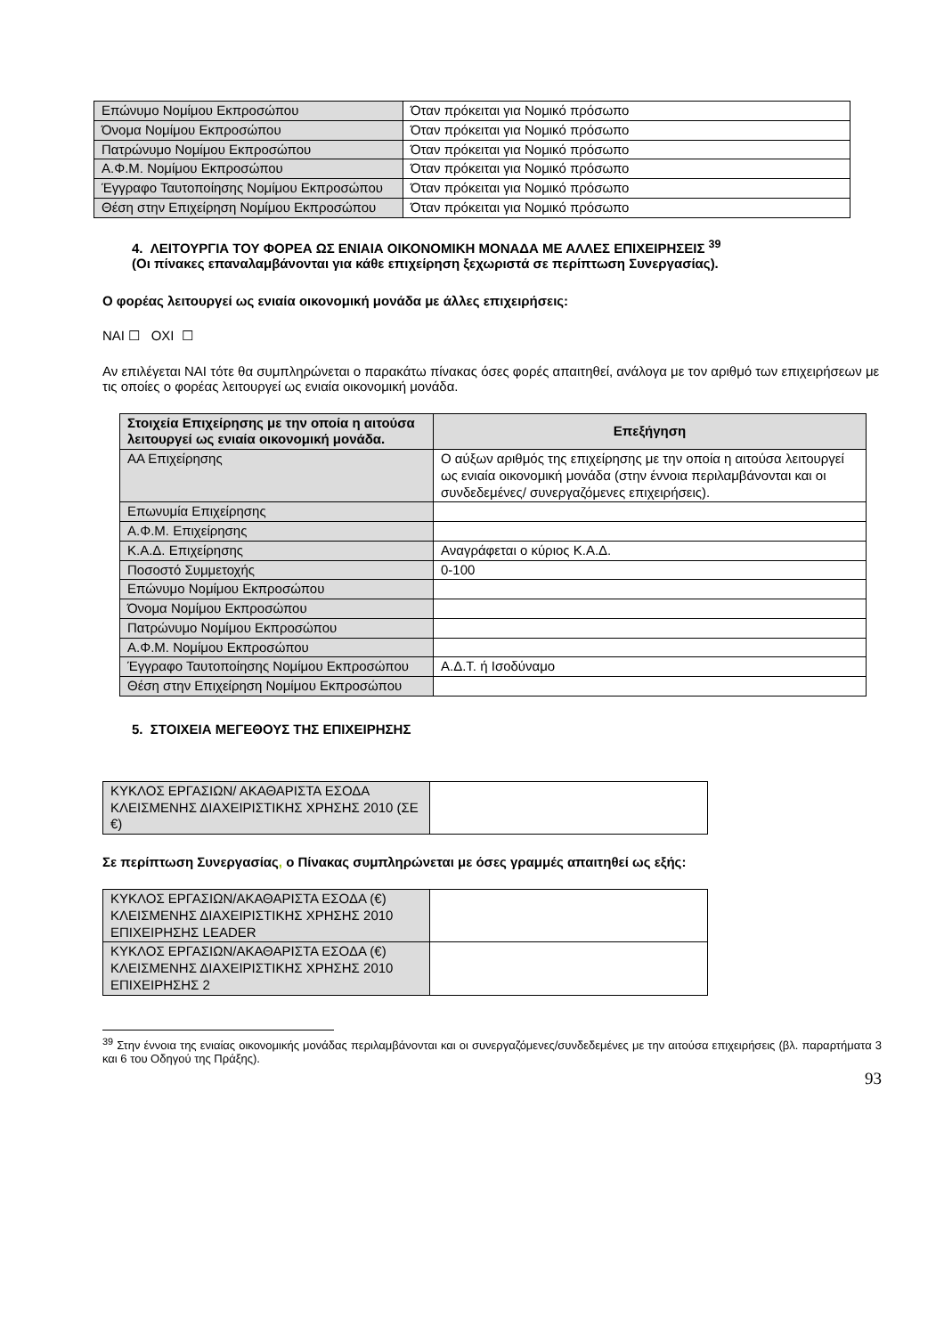| Επώνυμο Νομίμου Εκπροσώπου | Όταν πρόκειται για Νομικό πρόσωπο |
| Όνομα Νομίμου Εκπροσώπου | Όταν πρόκειται για Νομικό πρόσωπο |
| Πατρώνυμο Νομίμου Εκπροσώπου | Όταν πρόκειται για Νομικό πρόσωπο |
| Α.Φ.Μ. Νομίμου Εκπροσώπου | Όταν πρόκειται για Νομικό πρόσωπο |
| Έγγραφο Ταυτοποίησης Νομίμου Εκπροσώπου | Όταν πρόκειται για Νομικό πρόσωπο |
| Θέση στην Επιχείρηση Νομίμου Εκπροσώπου | Όταν πρόκειται για Νομικό πρόσωπο |
4. ΛΕΙΤΟΥΡΓΙΑ ΤΟΥ ΦΟΡΕΑ ΩΣ ΕΝΙΑΙΑ ΟΙΚΟΝΟΜΙΚΗ ΜΟΝΑΔΑ ΜΕ ΑΛΛΕΣ ΕΠΙΧΕΙΡΗΣΕΙΣ <sup>39</sup>
(Οι πίνακες επαναλαμβάνονται για κάθε επιχείρηση ξεχωριστά σε περίπτωση Συνεργασίας).
Ο φορέας λειτουργεί ως ενιαία οικονομική μονάδα με άλλες επιχειρήσεις:
ΝΑΙ ☐ ΟΧΙ ☐
Αν επιλέγεται ΝΑΙ τότε θα συμπληρώνεται ο παρακάτω πίνακας όσες φορές απαιτηθεί, ανάλογα με τον αριθμό των επιχειρήσεων με τις οποίες ο φορέας λειτουργεί ως ενιαία οικονομική μονάδα.
| Στοιχεία Επιχείρησης με την οποία η αιτούσα λειτουργεί ως ενιαία οικονομική μονάδα. | Επεξήγηση |
| --- | --- |
| ΑΑ Επιχείρησης | Ο αύξων αριθμός της επιχείρησης με την οποία η αιτούσα λειτουργεί ως ενιαία οικονομική μονάδα (στην έννοια περιλαμβάνονται και οι συνδεδεμένες/ συνεργαζόμενες επιχειρήσεις). |
| Επωνυμία Επιχείρησης | |
| Α.Φ.Μ. Επιχείρησης | |
| Κ.Α.Δ. Επιχείρησης | Αναγράφεται ο κύριος Κ.Α.Δ. |
| Ποσοστό Συμμετοχής | 0-100 |
| Επώνυμο Νομίμου Εκπροσώπου | |
| Όνομα Νομίμου Εκπροσώπου | |
| Πατρώνυμο Νομίμου Εκπροσώπου | |
| Α.Φ.Μ. Νομίμου Εκπροσώπου | |
| Έγγραφο Ταυτοποίησης Νομίμου Εκπροσώπου | Α.Δ.Τ. ή Ισοδύναμο |
| Θέση στην Επιχείρηση Νομίμου Εκπροσώπου | |
5. ΣΤΟΙΧΕΙΑ ΜΕΓΕΘΟΥΣ ΤΗΣ ΕΠΙΧΕΙΡΗΣΗΣ
| ΚΥΚΛΟΣ ΕΡΓΑΣΙΩΝ/ ΑΚΑΘΑΡΙΣΤΑ ΕΣΟΔΑ ΚΛΕΙΣΜΕΝΗΣ ΔΙΑΧΕΙΡΙΣΤΙΚΗΣ ΧΡΗΣΗΣ 2010 (ΣΕ €) | |
Σε περίπτωση Συνεργασίας, ο Πίνακας συμπληρώνεται με όσες γραμμές απαιτηθεί ως εξής:
| ΚΥΚΛΟΣ ΕΡΓΑΣΙΩΝ/ΑΚΑΘΑΡΙΣΤΑ ΕΣΟΔΑ (€) ΚΛΕΙΣΜΕΝΗΣ ΔΙΑΧΕΙΡΙΣΤΙΚΗΣ ΧΡΗΣΗΣ 2010 ΕΠΙΧΕΙΡΗΣΗΣ LEADER | |
| ΚΥΚΛΟΣ ΕΡΓΑΣΙΩΝ/ΑΚΑΘΑΡΙΣΤΑ ΕΣΟΔΑ (€) ΚΛΕΙΣΜΕΝΗΣ ΔΙΑΧΕΙΡΙΣΤΙΚΗΣ ΧΡΗΣΗΣ 2010 ΕΠΙΧΕΙΡΗΣΗΣ 2 | |
<sup>39</sup> Στην έννοια της ενιαίας οικονομικής μονάδας περιλαμβάνονται και οι συνεργαζόμενες/συνδεδεμένες με την αιτούσα επιχειρήσεις (βλ. παραρτήματα 3 και 6 του Οδηγού της Πράξης).
93